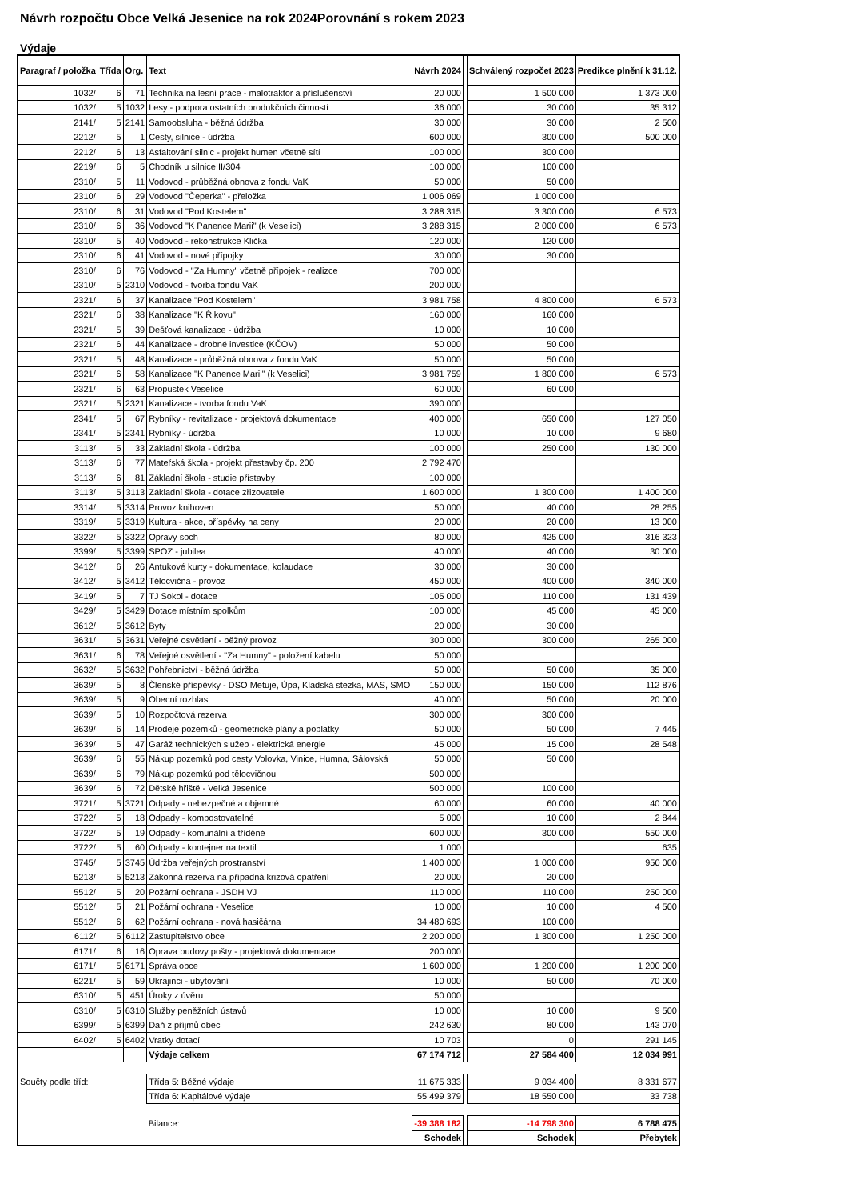Návrh rozpočtu Obce Velká Jesenice na rok 2024
Porovnání s rokem 2023
Výdaje
| Paragraf / položka | Třída | Org. | Text | Návrh 2024 | | Schválený rozpočet 2023 | Predikce plnění k 31.12. |
| --- | --- | --- | --- | --- | --- | --- | --- |
| 1032/ | 6 | 71 | Technika na lesní práce - malotraktor a příslušenství | 20 000 | | 1 500 000 | 1 373 000 |
| 1032/ | 5 | 1032 | Lesy - podpora ostatních produkčních činností | 36 000 | | 30 000 | 35 312 |
| 2141/ | 5 | 2141 | Samoobsluha - běžná údržba | 30 000 | | 30 000 | 2 500 |
| 2212/ | 5 | 1 | Cesty, silnice - údržba | 600 000 | | 300 000 | 500 000 |
| 2212/ | 6 | 13 | Asfaltování silnic - projekt humen včetně sítí | 100 000 | | 300 000 | |
| 2219/ | 6 | 5 | Chodník u silnice II/304 | 100 000 | | 100 000 | |
| 2310/ | 5 | 11 | Vodovod - průběžná obnova z fondu VaK | 50 000 | | 50 000 | |
| 2310/ | 6 | 29 | Vodovod "Čeperka" - přeložka | 1 006 069 | | 1 000 000 | |
| 2310/ | 6 | 31 | Vodovod "Pod Kostelem" | 3 288 315 | | 3 300 000 | 6 573 |
| 2310/ | 6 | 36 | Vodovod "K Panence Marii" (k Veselici) | 3 288 315 | | 2 000 000 | 6 573 |
| 2310/ | 5 | 40 | Vodovod - rekonstrukce Klička | 120 000 | | 120 000 | |
| 2310/ | 6 | 41 | Vodovod - nové přípojky | 30 000 | | 30 000 | |
| 2310/ | 6 | 76 | Vodovod - "Za Humny" včetně přípojek - realizce | 700 000 | | | |
| 2310/ | 5 | 2310 | Vodovod - tvorba fondu VaK | 200 000 | | | |
| 2321/ | 6 | 37 | Kanalizace "Pod Kostelem" | 3 981 758 | | 4 800 000 | 6 573 |
| 2321/ | 6 | 38 | Kanalizace "K Řikovu" | 160 000 | | 160 000 | |
| 2321/ | 5 | 39 | Dešťová kanalizace - údržba | 10 000 | | 10 000 | |
| 2321/ | 6 | 44 | Kanalizace - drobné investice (KČOV) | 50 000 | | 50 000 | |
| 2321/ | 5 | 48 | Kanalizace - průběžná obnova z fondu VaK | 50 000 | | 50 000 | |
| 2321/ | 6 | 58 | Kanalizace "K Panence Marii" (k Veselici) | 3 981 759 | | 1 800 000 | 6 573 |
| 2321/ | 6 | 63 | Propustek Veselice | 60 000 | | 60 000 | |
| 2321/ | 5 | 2321 | Kanalizace - tvorba fondu VaK | 390 000 | | | |
| 2341/ | 5 | 67 | Rybníky - revitalizace - projektová dokumentace | 400 000 | | 650 000 | 127 050 |
| 2341/ | 5 | 2341 | Rybníky - údržba | 10 000 | | 10 000 | 9 680 |
| 3113/ | 5 | 33 | Základní škola - údržba | 100 000 | | 250 000 | 130 000 |
| 3113/ | 6 | 77 | Mateřská škola - projekt přestavby čp. 200 | 2 792 470 | | | |
| 3113/ | 6 | 81 | Základní škola - studie přístavby | 100 000 | | | |
| 3113/ | 5 | 3113 | Základní škola - dotace zřizovatele | 1 600 000 | | 1 300 000 | 1 400 000 |
| 3314/ | 5 | 3314 | Provoz knihoven | 50 000 | | 40 000 | 28 255 |
| 3319/ | 5 | 3319 | Kultura - akce, příspěvky na ceny | 20 000 | | 20 000 | 13 000 |
| 3322/ | 5 | 3322 | Opravy soch | 80 000 | | 425 000 | 316 323 |
| 3399/ | 5 | 3399 | SPOZ - jubilea | 40 000 | | 40 000 | 30 000 |
| 3412/ | 6 | 26 | Antukové kurty - dokumentace, kolaudace | 30 000 | | 30 000 | |
| 3412/ | 5 | 3412 | Tělocvična - provoz | 450 000 | | 400 000 | 340 000 |
| 3419/ | 5 | 7 | TJ Sokol - dotace | 105 000 | | 110 000 | 131 439 |
| 3429/ | 5 | 3429 | Dotace místním spolkům | 100 000 | | 45 000 | 45 000 |
| 3612/ | 5 | 3612 | Byty | 20 000 | | 30 000 | |
| 3631/ | 5 | 3631 | Veřejné osvětlení - běžný provoz | 300 000 | | 300 000 | 265 000 |
| 3631/ | 6 | 78 | Veřejné osvětlení - "Za Humny" - položení kabelu | 50 000 | | | |
| 3632/ | 5 | 3632 | Pohřebnictví - běžná údržba | 50 000 | | 50 000 | 35 000 |
| 3639/ | 5 | 8 | Členské příspěvky - DSO Metuje, Úpa, Kladská stezka, MAS, SMO | 150 000 | | 150 000 | 112 876 |
| 3639/ | 5 | 9 | Obecní rozhlas | 40 000 | | 50 000 | 20 000 |
| 3639/ | 5 | 10 | Rozpočtová rezerva | 300 000 | | 300 000 | |
| 3639/ | 6 | 14 | Prodeje pozemků - geometrické plány a poplatky | 50 000 | | 50 000 | 7 445 |
| 3639/ | 5 | 47 | Garáž technických služeb - elektrická energie | 45 000 | | 15 000 | 28 548 |
| 3639/ | 6 | 55 | Nákup pozemků pod cesty Volovka, Vinice, Humna, Sálovská | 50 000 | | 50 000 | |
| 3639/ | 6 | 79 | Nákup pozemků pod tělocvičnou | 500 000 | | | |
| 3639/ | 6 | 72 | Dětské hřiště - Velká Jesenice | 500 000 | | 100 000 | |
| 3721/ | 5 | 3721 | Odpady - nebezpečné a objemné | 60 000 | | 60 000 | 40 000 |
| 3722/ | 5 | 18 | Odpady - kompostovatelné | 5 000 | | 10 000 | 2 844 |
| 3722/ | 5 | 19 | Odpady - komunální a tříděné | 600 000 | | 300 000 | 550 000 |
| 3722/ | 5 | 60 | Odpady - kontejner na textil | 1 000 | | | 635 |
| 3745/ | 5 | 3745 | Údržba veřejných prostranství | 1 400 000 | | 1 000 000 | 950 000 |
| 5213/ | 5 | 5213 | Zákonná rezerva na případná krizová opatření | 20 000 | | 20 000 | |
| 5512/ | 5 | 20 | Požární ochrana - JSDH VJ | 110 000 | | 110 000 | 250 000 |
| 5512/ | 5 | 21 | Požární ochrana - Veselice | 10 000 | | 10 000 | 4 500 |
| 5512/ | 6 | 62 | Požární ochrana - nová hasičárna | 34 480 693 | | 100 000 | |
| 6112/ | 5 | 6112 | Zastupitelstvo obce | 2 200 000 | | 1 300 000 | 1 250 000 |
| 6171/ | 6 | 16 | Oprava budovy pošty - projektová dokumentace | 200 000 | | | |
| 6171/ | 5 | 6171 | Správa obce | 1 600 000 | | 1 200 000 | 1 200 000 |
| 6221/ | 5 | 59 | Ukrajinci - ubytování | 10 000 | | 50 000 | 70 000 |
| 6310/ | 5 | 451 | Úroky z úvěru | 50 000 | | | |
| 6310/ | 5 | 6310 | Služby peněžních ústavů | 10 000 | | 10 000 | 9 500 |
| 6399/ | 5 | 6399 | Daň z příjmů obec | 242 630 | | 80 000 | 143 070 |
| 6402/ | 5 | 6402 | Vratky dotací | 10 703 | | 0 | 291 145 |
| | | | Výdaje celkem | 67 174 712 | | 27 584 400 | 12 034 991 |
| Součty podle tříd: | | | Třída 5: Běžné výdaje | 11 675 333 | | 9 034 400 | 8 331 677 |
| | | | Třída 6: Kapitálové výdaje | 55 499 379 | | 18 550 000 | 33 738 |
| | | | Bilance: | -39 388 182 | | -14 798 300 | 6 788 475 |
| | | | | Schodek | | Schodek | Přebytek |